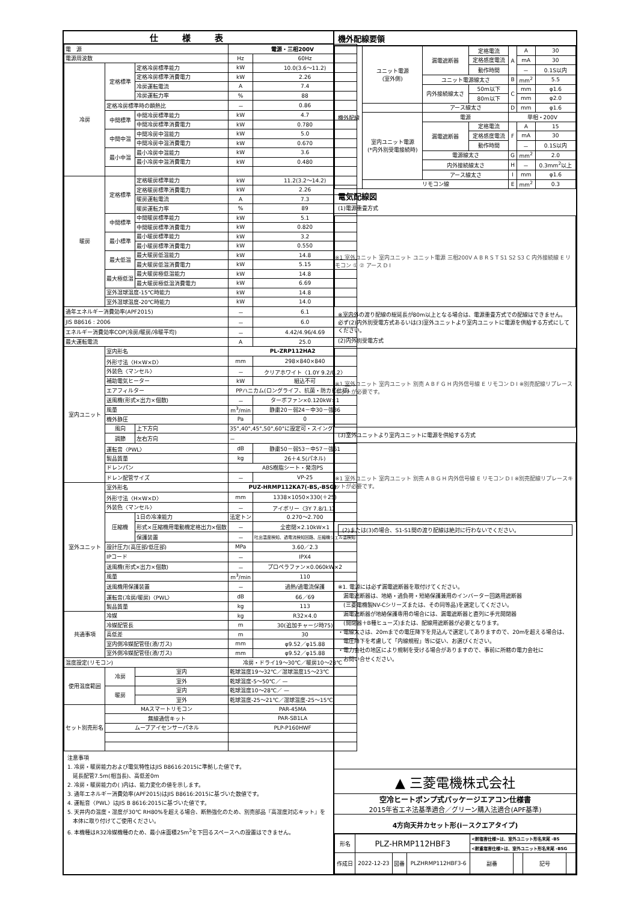仕様表
| 電 源 | | | 電源・三相200V | |
| 電源周波数 | | | Hz | 60Hz |
| 冷房 | 定格標準 | 定格冷房標準能力 | kW | 10.0(3.6〜11.2) |
| | | 定格冷房標準消費電力 | kW | 2.26 |
| | | 冷房運転電流 | A | 7.4 |
| | | 冷房運転力率 | % | 88 |
| | 定格冷房標準時の顕熱比 | | － | 0.86 |
| | 中間標準 | 中間冷房標準能力 | kW | 4.7 |
| | | 中間冷房標準消費電力 | kW | 0.780 |
| | 中間中温 | 中間冷房中温能力 | kW | 5.0 |
| | | 中間冷房中温消費電力 | kW | 0.670 |
| | 最小中温 | 最小冷房中温能力 | kW | 3.6 |
| | | 最小冷房中温消費電力 | kW | 0.480 |
| 暖房 | 定格標準 | 定格暖房標準能力 | kW | 11.2(3.2〜14.2) |
| | | 定格暖房標準消費電力 | kW | 2.26 |
| | | 暖房運転電流 | A | 7.3 |
| | | 暖房運転力率 | % | 89 |
| | 中間標準 | 中間暖房標準能力 | kW | 5.1 |
| | | 中間暖房標準消費電力 | kW | 0.820 |
| | 最小標準 | 最小暖房標準能力 | kW | 3.2 |
| | | 最小暖房標準消費電力 | kW | 0.550 |
| | 最大低温 | 最大暖房低温能力 | kW | 14.8 |
| | | 最大暖房低温消費電力 | kW | 5.15 |
| | 最大極低温 | 最大暖房極低温能力 | kW | 14.8 |
| | | 最大暖房極低温消費電力 | kW | 6.69 |
| | 室外湿球温度-15℃時能力 | | kW | 14.8 |
| | 室外湿球温度-20℃時能力 | | kW | 14.0 |
| 通年エネルギー消費効率(APF2015) | | | － | 6.1 |
| JIS B8616 : 2006 | | | － | 6.0 |
| エネルギー消費効率COP(冷房/暖房/冷暖平均) | | | － | 4.42/4.96/4.69 |
| 最大運転電流 | | | A | 25.0 |
| 室内ユニット | 室内形名 | | PL-ZRP112HA2 | |
| | 外形寸法〈H×W×D〉 | | mm | 298×840×840 |
| | 外装色〈マンセル〉 | | － | クリアホワイト〈1.0Y 9.2/0.2〉 |
| | 補助電気ヒーター | | kW | 組込不可 |
| | エアフィルター | | PPハニカム(ロングライフ、抗菌・防カビ仕様) | |
| | 送風機(形式×出力×個数) | | － | ターボファン×0.120kW×1 |
| | 風量 | | m<sup>3</sup>/min | 静粛20－弱24－中30－強36 |
| | 機外静圧 | | Pa | 0 |
| | 風向 | 上下方向 | 35°,40°,45°,50°,60°に設定可・スイング | |
| | 調節 | 左右方向 | － | |
| | 運転音〈PWL〉 | | dB | 静粛50－弱53－中57－強61 |
| | 製品質量 | | kg | 26＋4.5(パネル) |
| | ドレンパン | | ABS樹脂シート・発泡PS | |
| | ドレン配管サイズ | | － | VP-25 |
| 室外ユニット | 室外形名 | | PUZ-HRMP112KA7(-BS,-BSG) | |
| | 外形寸法〈H×W×D〉 | | mm | 1338×1050×330(＋25) |
| | 外装色〈マンセル〉 | | － | アイボリー〈3Y 7.8/1.1〉 |
| | 圧縮機 | 1日の冷凍能力 | 法定トン | 0.270〜2.700 |
| | | 形式×圧縮機用電動機定格出力×個数 | － | 全密閉×2.10kW×1 |
| | | 保護装置 | － | 吐出温度検知、過電流検知回路、圧縮機シェル温検知 |
| | 設計圧力(高圧部/低圧部) | | MPa | 3.60／2.3 |
| | IPコード | | － | IPX4 |
| | 送風機(形式×出力×個数) | | － | プロペラファン×0.060kW×2 |
| | 風量 | | m<sup>3</sup>/min | 110 |
| | 送風機用保護装置 | | － | 過熱/過電流保護 |
| | 運転音(冷房/暖房)〈PWL〉 | | dB | 66／69 |
| | 製品質量 | | kg | 113 |
| 共通事項 | 冷媒 | | kg | R32×4.0 |
| | 冷媒配管長 | | m | 30(追加チャージ時75) |
| | 高低差 | | m | 30 |
| | 室内側冷媒配管径(液/ガス) | | mm | φ9.52／φ15.88 |
| | 室外側冷媒配管径(液/ガス) | | mm | φ9.52／φ15.88 |
| 温度設定(リモコン) | | | 冷房・ドライ19〜30℃／暖房10〜28℃ | |
| 使用温度範囲 | 冷房 | 室内 | 乾球温度19〜32℃／湿球温度15〜23℃ | |
| | | 室外 | 乾球温度-5〜50℃／ — | |
| | 暖房 | 室内 | 乾球温度10〜28℃／ — | |
| | | 室外 | 乾球温度-25〜21℃／湿球温度-25〜15℃ | |
| セット別売形名 | MAスマートリモコン | | PAR-45MA | |
| | 無線通信キット | | PAR-SB1LA | |
| | ムーブアイセンサーパネル | | PLP-P160HWF | |
注意事項
1. 冷房・暖房能力および電気特性はJIS B8616:2015に準拠した値です。
　延長配管7.5m(相当長)、高低差0m
2. 冷房・暖房能力の( )内は、能力変化の値を示します。
3. 通年エネルギー消費効率(APF2015)はJIS B8616:2015に基づいた数値です。
4. 運転音〈PWL〉はJIS B 8616:2015に基づいた値です。
5. 天井内の温度・湿度が30℃ RH80%を超える場合、断熱強化のため、別売部品『高湿度対応キット』を
　本体に取り付けてご使用ください。
6. 本機種はR32冷媒機種のため、最小床面積25m<sup>2</sup>を下回るスペースへの設置はできません。
機外配線要領
| 機外配線 | ユニット電源 (室外側) | 漏電遮断器 | 定格電流 | A | A | 30 |
| | | | 定格感度電流 | | mA | 30 |
| | | | 動作時間 | | － | 0.1S以内 |
| | | ユニット電源線太さ | | B | mm<sup>2</sup> | 5.5 |
| | | 内外接続線太さ | 50m以下 | C | mm | φ1.6 |
| | | | 80m以下 | | mm | φ2.0 |
| | | アース線太さ | | D | mm | φ1.6 |
| | 室内ユニット電源 (*内外別受電接続時) | 電源 | | 単相・200V | | |
| | | 漏電遮断器 | 定格電流 | F | A | 15 |
| | | | 定格感度電流 | | mA | 30 |
| | | | 動作時間 | | － | 0.1S以内 |
| | | 電源線太さ | | G | mm<sup>2</sup> | 2.0 |
| | | 内外接続線太さ | | H | － | 0.3mm<sup>2</sup>以上 |
| | | アース線太さ | | I | mm | φ1.6 |
| | リモコン線 | | | E | mm<sup>2</sup> | 0.3 |
電気配線図
(1)電源重畳方式
※1 室外ユニット 室内ユニット ユニット電源 三相200V A B R S T S1 S2 S3 C 内外接続線 E リモコン ① ② アース D I
※室内外の渡り配線の総延長が80m以上となる場合は、電源重畳方式での配線はできません。
必ず(2)内外別受電方式あるいは(3)室外ユニットより室内ユニットに電源を供給する方式にしてください。
(2)内外別受電方式
※1 室外ユニット 室内ユニット 別売 A B F G H 内外信号線 E リモコン D I ※別売配線リプレースキットが必要です。
(3)室外ユニットより室内ユニットに電源を供給する方式
※1 室外ユニット 室内ユニット 別売 A B G H 内外信号線 E リモコン D I ※別売配線リプレースキットが必要です。
(2)または(3)の場合、S1-S1間の渡り配線は絶対に行わないでください。
※1. 電源には必ず漏電遮断器を取付けてください。
　漏電遮断器は、地絡・過負荷・短絡保護兼用のインバーター回路用遮断器
　(三菱電機製NV-Cシリーズまたは、その同等品)を選定してください。
　漏電遮断器が地絡保護専用の場合には、漏電遮断器と直列に手元開閉器
　(開閉器＋B種ヒューズ)または、配線用遮断器が必要となります。
・電線太さは、20mまでの電圧降下を見込んで選定してありますので、20mを超える場合は、
　電圧降下を考慮して「内線規程」等に従い、お選びください。
・電力会社の地区により規制を受ける場合がありますので、事前に所轄の電力会社に
　お問い合せください。
▲ 三菱電機株式会社
空冷ヒートポンプ式パッケージエアコン仕様書
2015年省エネ法基準適合／グリーン購入法適合(APF基準)
4方向天井カセット形(i－スクエアタイプ)
| 形名 | PLZ-HRMP112HBF3 | | | <耐塩害仕様>は、室外ユニット形名末尾 -BS | | | |
| | | | | <耐重塩害仕様>は、室外ユニット形名末尾 -BSG | | | |
| 作成日 | 2022-12-23 | 図番 | PLZHRMP112HBF3-6 | 副番 | | 記号 | |